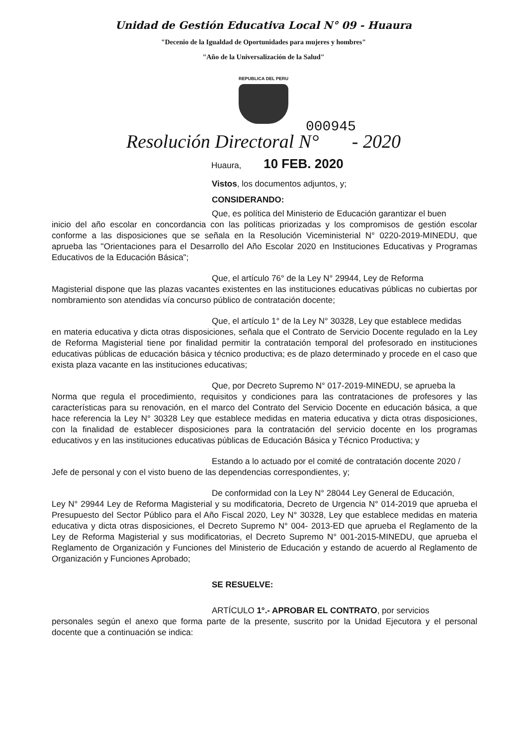Unidad de Gestión Educativa Local N° 09 - Huaura
"Decenio de la Igualdad de Oportunidades para mujeres y hombres"
"Año de la Universalización de la Salud"
REPUBLICA DEL PERU
000945
Resolución Directoral N° - 2020
Huaura, 10 FEB. 2020
Vistos, los documentos adjuntos, y;
CONSIDERANDO:
Que, es política del Ministerio de Educación garantizar el buen
inicio del año escolar en concordancia con las políticas priorizadas y los compromisos de gestión escolar conforme a las disposiciones que se señala en la Resolución Viceministerial N° 0220-2019-MINEDU, que aprueba las "Orientaciones para el Desarrollo del Año Escolar 2020 en Instituciones Educativas y Programas Educativos de la Educación Básica";
Que, el artículo 76° de la Ley N° 29944, Ley de Reforma
Magisterial dispone que las plazas vacantes existentes en las instituciones educativas públicas no cubiertas por nombramiento son atendidas vía concurso público de contratación docente;
Que, el artículo 1° de la Ley N° 30328, Ley que establece medidas
en materia educativa y dicta otras disposiciones, señala que el Contrato de Servicio Docente regulado en la Ley de Reforma Magisterial tiene por finalidad permitir la contratación temporal del profesorado en instituciones educativas públicas de educación básica y técnico productiva; es de plazo determinado y procede en el caso que exista plaza vacante en las instituciones educativas;
Que, por Decreto Supremo N° 017-2019-MINEDU, se aprueba la
Norma que regula el procedimiento, requisitos y condiciones para las contrataciones de profesores y las características para su renovación, en el marco del Contrato del Servicio Docente en educación básica, a que hace referencia la Ley N° 30328 Ley que establece medidas en materia educativa y dicta otras disposiciones, con la finalidad de establecer disposiciones para la contratación del servicio docente en los programas educativos y en las instituciones educativas públicas de Educación Básica y Técnico Productiva; y
Estando a lo actuado por el comité de contratación docente 2020 /
Jefe de personal y con el visto bueno de las dependencias correspondientes, y;
De conformidad con la Ley N° 28044 Ley General de Educación,
Ley N° 29944 Ley de Reforma Magisterial y su modificatoria, Decreto de Urgencia N° 014-2019 que aprueba el Presupuesto del Sector Público para el Año Fiscal 2020, Ley N° 30328, Ley que establece medidas en materia educativa y dicta otras disposiciones, el Decreto Supremo N° 004- 2013-ED que aprueba el Reglamento de la Ley de Reforma Magisterial y sus modificatorias, el Decreto Supremo N° 001-2015-MINEDU, que aprueba el Reglamento de Organización y Funciones del Ministerio de Educación y estando de acuerdo al Reglamento de Organización y Funciones Aprobado;
SE RESUELVE:
ARTÍCULO 1°.- APROBAR EL CONTRATO, por servicios
personales según el anexo que forma parte de la presente, suscrito por la Unidad Ejecutora y el personal docente que a continuación se indica: